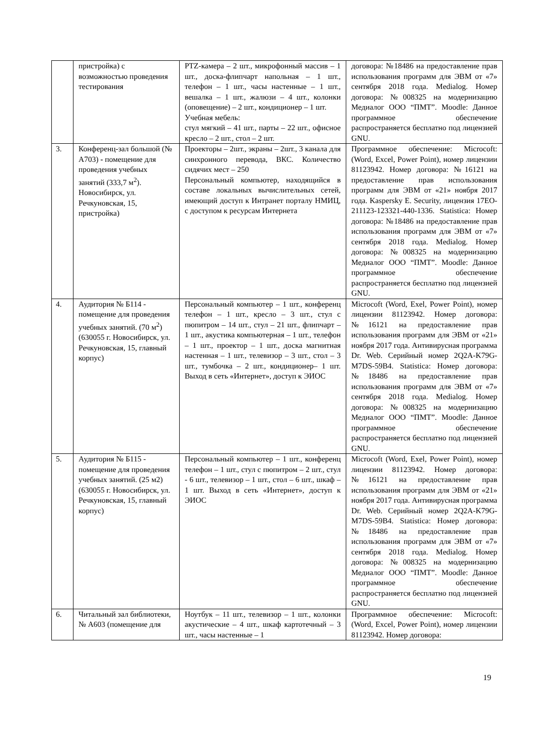| | пристройка) с возможностью проведения тестирования | PTZ-камера – 2 шт., микрофонный массив – 1 шт., доска-флипчарт напольная – 1 шт., телефон – 1 шт., часы настенные – 1 шт., вешалка – 1 шт., жалюзи – 4 шт., колонки (оповещение) – 2 шт., кондиционер – 1 шт. Учебная мебель: стул мягкий – 41 шт., парты – 22 шт., офисное кресло – 2 шт., стол – 2 шт. | договора: №18486 на предоставление прав использования программ для ЭВМ от «7» сентября 2018 года. Medialog. Номер договора: №008325 на модернизацию Медиалог ООО “ПМТ”. Moodle: Данное программное обеспечение распространяется бесплатно под лицензией GNU. |
| 3. | Конференц-зал большой (№ А703) - помещение для проведения учебных занятий (333,7 м<sup>2</sup>). Новосибирск, ул. Речкуновская, 15, пристройка) | Проекторы – 2шт., экраны – 2шт., 3 канала для синхронного перевода, ВКС. Количество сидячих мест – 250 Персональный компьютер, находящийся в составе локальных вычислительных сетей, имеющий доступ к Интранет порталу НМИЦ, с доступом к ресурсам Интернета | Программное обеспечение: Microcoft: (Word, Excel, Power Point), номер лицензии 81123942. Номер договора: №16121 на предоставление прав использования программ для ЭВМ от «21» ноября 2017 года. Kaspersky E. Security, лицензия 17EO-211123-123321-440-1336. Statistica: Номер договора: №18486 на предоставление прав использования программ для ЭВМ от «7» сентября 2018 года. Medialog. Номер договора: №008325 на модернизацию Медиалог ООО “ПМТ”. Moodle: Данное программное обеспечение распространяется бесплатно под лицензией GNU. |
| 4. | Аудитория № Б114 - помещение для проведения учебных занятий. (70 м<sup>2</sup>) (630055 г. Новосибирск, ул. Речкуновская, 15, главный корпус) | Персональный компьютер – 1 шт., конференц телефон – 1 шт., кресло – 3 шт., стул с пюпитром – 14 шт., стул – 21 шт., флипчарт – 1 шт., акустика компьютерная – 1 шт., телефон – 1 шт., проектор – 1 шт., доска магнитная настенная – 1 шт., телевизор – 3 шт., стол – 3 шт., тумбочка – 2 шт., кондиционер– 1 шт. Выход в сеть «Интернет», доступ к ЭИОС | Microcoft (Word, Exel, Power Point), номер лицензии 81123942. Номер договора: №16121 на предоставление прав использования программ для ЭВМ от «21» ноября 2017 года. Антивирусная программа Dr. Web. Серийный номер 2Q2A-K79G-M7DS-59B4. Statistica: Номер договора: №18486 на предоставление прав использования программ для ЭВМ от «7» сентября 2018 года. Medialog. Номер договора: №008325 на модернизацию Медиалог ООО “ПМТ”. Moodle: Данное программное обеспечение распространяется бесплатно под лицензией GNU. |
| 5. | Аудитория № Б115 - помещение для проведения учебных занятий. (25 м2) (630055 г. Новосибирск, ул. Речкуновская, 15, главный корпус) | Персональный компьютер – 1 шт., конференц телефон – 1 шт., стул с пюпитром – 2 шт., стул - 6 шт., телевизор – 1 шт., стол – 6 шт., шкаф – 1 шт. Выход в сеть «Интернет», доступ к ЭИОС | Microcoft (Word, Exel, Power Point), номер лицензии 81123942. Номер договора: №16121 на предоставление прав использования программ для ЭВМ от «21» ноября 2017 года. Антивирусная программа Dr. Web. Серийный номер 2Q2A-K79G-M7DS-59B4. Statistica: Номер договора: №18486 на предоставление прав использования программ для ЭВМ от «7» сентября 2018 года. Medialog. Номер договора: №008325 на модернизацию Медиалог ООО “ПМТ”. Moodle: Данное программное обеспечение распространяется бесплатно под лицензией GNU. |
| 6. | Читальный зал библиотеки, № А603 (помещение для | Ноутбук – 11 шт., телевизор – 1 шт., колонки акустические – 4 шт., шкаф картотечный – 3 шт., часы настенные – 1 | Программное обеспечение: Microcoft: (Word, Excel, Power Point), номер лицензии 81123942. Номер договора: |
19